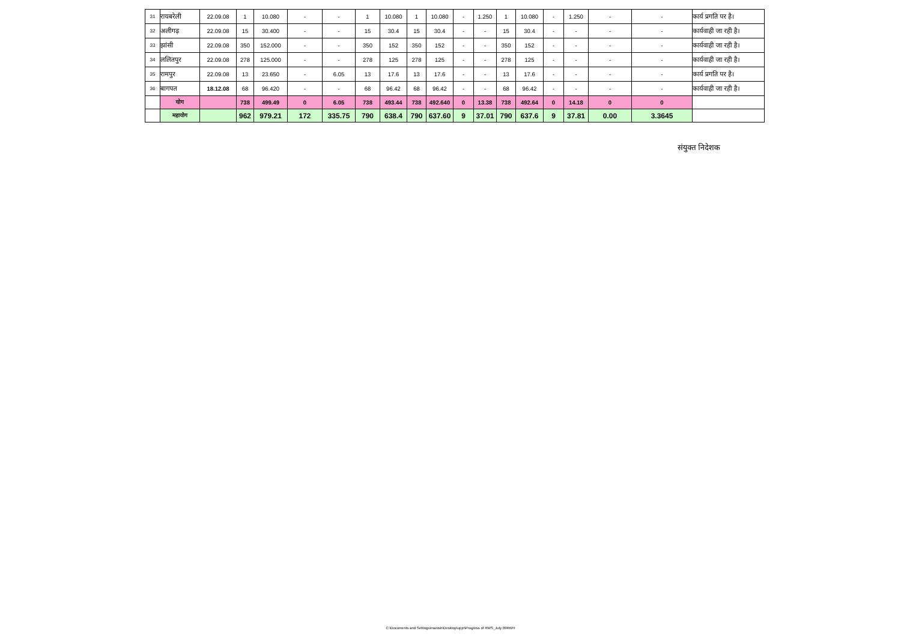| 31 | रायबरेली | 22.09.08 | 1 | 10.080 | - | - | 1 | 10.080 | 1 | 10.080 | - | 1.250 | 1 | 10.080 | - | 1.250 | - | - | कार्य प्रगति पर है। |
| 32 | अलीगढ़ | 22.09.08 | 15 | 30.400 | - | - | 15 | 30.4 | 15 | 30.4 | - | - | 15 | 30.4 | - | - | - | - | कार्यवाही जा रही है। |
| 33 | झांसी | 22.09.08 | 350 | 152.000 | - | - | 350 | 152 | 350 | 152 | - | - | 350 | 152 | - | - | - | - | कार्यवाही जा रही है। |
| 34 | ललितपुर | 22.09.08 | 278 | 125.000 | - | - | 278 | 125 | 278 | 125 | - | - | 278 | 125 | - | - | - | - | कार्यवाही जा रही है। |
| 35 | रामपुर | 22.09.08 | 13 | 23.650 | - | 6.05 | 13 | 17.6 | 13 | 17.6 | - | - | 13 | 17.6 | - | - | - | - | कार्य प्रगति पर है। |
| 36 | बागपत | 18.12.08 | 68 | 96.420 | - | - | 68 | 96.42 | 68 | 96.42 | - | - | 68 | 96.42 | - | - | - | - | कार्यवाही जा रही है। |
| | योग | | 738 | 499.49 | 0 | 6.05 | 738 | 493.44 | 738 | 492.640 | 0 | 13.38 | 738 | 492.64 | 0 | 14.18 | 0 | 0 | |
| | महायोग | | 962 | 979.21 | 172 | 335.75 | 790 | 638.4 | 790 | 637.60 | 9 | 37.01 | 790 | 637.6 | 9 | 37.81 | 0.00 | 3.3645 | |
संयुक्त निदेशक
C:\Documents and Settings\manish\Desktop\upjn\Progress of RWS_July 09RWH